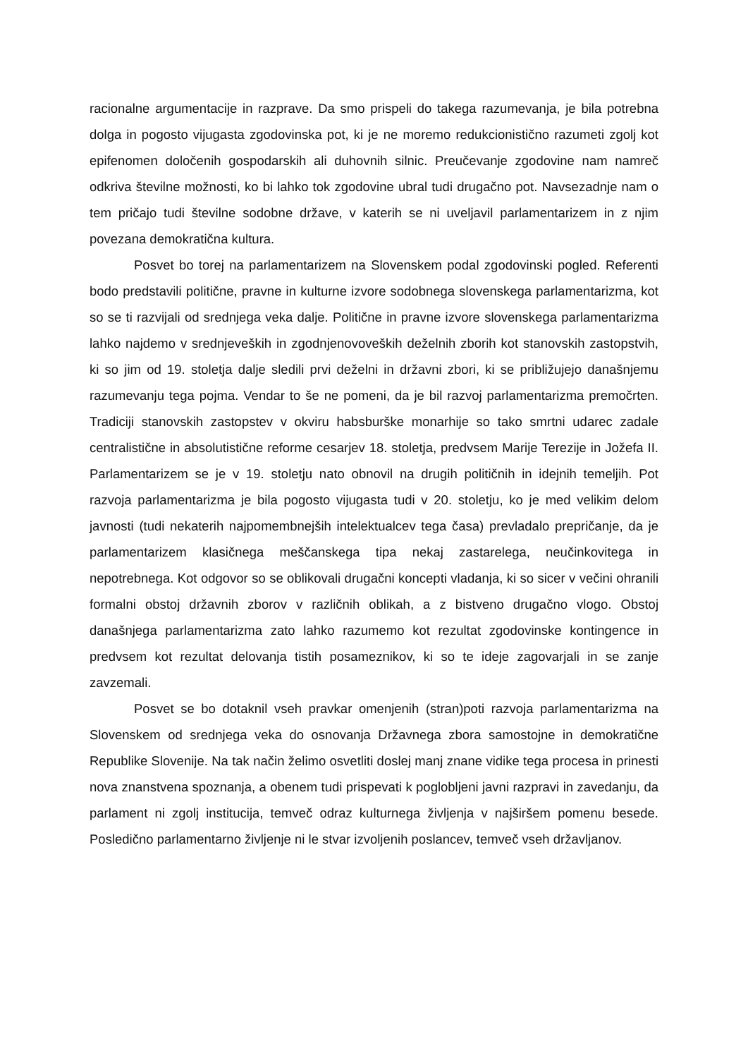racionalne argumentacije in razprave. Da smo prispeli do takega razumevanja, je bila potrebna dolga in pogosto vijugasta zgodovinska pot, ki je ne moremo redukcionistično razumeti zgolj kot epifenomen določenih gospodarskih ali duhovnih silnic. Preučevanje zgodovine nam namreč odkriva številne možnosti, ko bi lahko tok zgodovine ubral tudi drugačno pot. Navsezadnje nam o tem pričajo tudi številne sodobne države, v katerih se ni uveljavil parlamentarizem in z njim povezana demokratična kultura.
Posvet bo torej na parlamentarizem na Slovenskem podal zgodovinski pogled. Referenti bodo predstavili politične, pravne in kulturne izvore sodobnega slovenskega parlamentarizma, kot so se ti razvijali od srednjega veka dalje. Politične in pravne izvore slovenskega parlamentarizma lahko najdemo v srednjeveških in zgodnjenovoveških deželnih zborih kot stanovskih zastopstvih, ki so jim od 19. stoletja dalje sledili prvi deželni in državni zbori, ki se približujejo današnjemu razumevanju tega pojma. Vendar to še ne pomeni, da je bil razvoj parlamentarizma premočrten. Tradiciji stanovskih zastopstev v okviru habsburške monarhije so tako smrtni udarec zadale centralistične in absolutistične reforme cesarjev 18. stoletja, predvsem Marije Terezije in Jožefa II. Parlamentarizem se je v 19. stoletju nato obnovil na drugih političnih in idejnih temeljih. Pot razvoja parlamentarizma je bila pogosto vijugasta tudi v 20. stoletju, ko je med velikim delom javnosti (tudi nekaterih najpomembnejših intelektualcev tega časa) prevladalo prepričanje, da je parlamentarizem klasičnega meščanskega tipa nekaj zastarelega, neučinkovitega in nepotrebnega. Kot odgovor so se oblikovali drugačni koncepti vladanja, ki so sicer v večini ohranili formalni obstoj državnih zborov v različnih oblikah, a z bistveno drugačno vlogo. Obstoj današnjega parlamentarizma zato lahko razumemo kot rezultat zgodovinske kontingence in predvsem kot rezultat delovanja tistih posameznikov, ki so te ideje zagovarjali in se zanje zavzemali.
Posvet se bo dotaknil vseh pravkar omenjenih (stran)poti razvoja parlamentarizma na Slovenskem od srednjega veka do osnovanja Državnega zbora samostojne in demokratične Republike Slovenije. Na tak način želimo osvetliti doslej manj znane vidike tega procesa in prinesti nova znanstvena spoznanja, a obenem tudi prispevati k poglobljeni javni razpravi in zavedanju, da parlament ni zgolj institucija, temveč odraz kulturnega življenja v najširšem pomenu besede. Posledično parlamentarno življenje ni le stvar izvoljenih poslancev, temveč vseh državljanov.